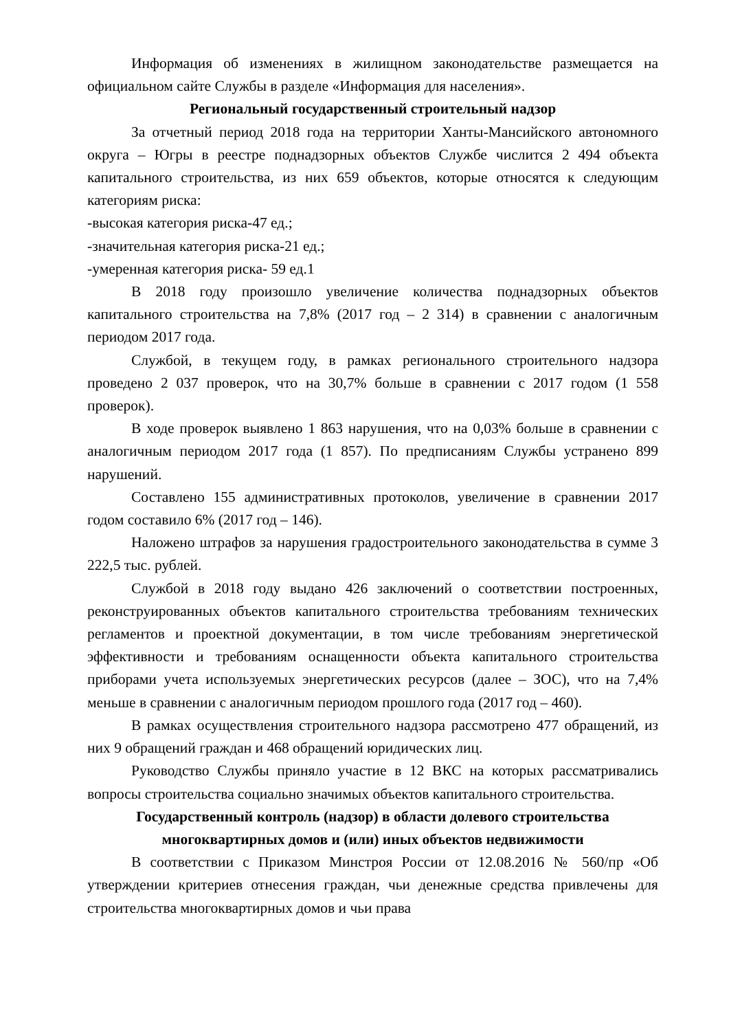Информация об изменениях в жилищном законодательстве размещается на официальном сайте Службы в разделе «Информация для населения».
Региональный государственный строительный надзор
За отчетный период 2018 года на территории Ханты-Мансийского автономного округа – Югры в реестре поднадзорных объектов Службе числится 2 494 объекта капитального строительства, из них 659 объектов, которые относятся к следующим категориям риска:
-высокая категория риска-47 ед.;
-значительная категория риска-21 ед.;
-умеренная категория риска- 59 ед.1
В 2018 году произошло увеличение количества поднадзорных объектов капитального строительства на 7,8% (2017 год – 2 314) в сравнении с аналогичным периодом 2017 года.
Службой, в текущем году, в рамках регионального строительного надзора проведено 2 037 проверок, что на 30,7% больше в сравнении с 2017 годом (1 558 проверок).
В ходе проверок выявлено 1 863 нарушения, что на 0,03% больше в сравнении с аналогичным периодом 2017 года (1 857). По предписаниям Службы устранено 899 нарушений.
Составлено 155 административных протоколов, увеличение в сравнении 2017 годом составило 6% (2017 год – 146).
Наложено штрафов за нарушения градостроительного законодательства в сумме 3 222,5 тыс. рублей.
Службой в 2018 году выдано 426 заключений о соответствии построенных, реконструированных объектов капитального строительства требованиям технических регламентов и проектной документации, в том числе требованиям энергетической эффективности и требованиям оснащенности объекта капитального строительства приборами учета используемых энергетических ресурсов (далее – ЗОС), что на 7,4% меньше в сравнении с аналогичным периодом прошлого года (2017 год – 460).
В рамках осуществления строительного надзора рассмотрено 477 обращений, из них 9 обращений граждан и 468 обращений юридических лиц.
Руководство Службы приняло участие в 12 ВКС на которых рассматривались вопросы строительства социально значимых объектов капитального строительства.
Государственный контроль (надзор) в области долевого строительства многоквартирных домов и (или) иных объектов недвижимости
В соответствии с Приказом Минстроя России от 12.08.2016 № 560/пр «Об утверждении критериев отнесения граждан, чьи денежные средства привлечены для строительства многоквартирных домов и чьи права